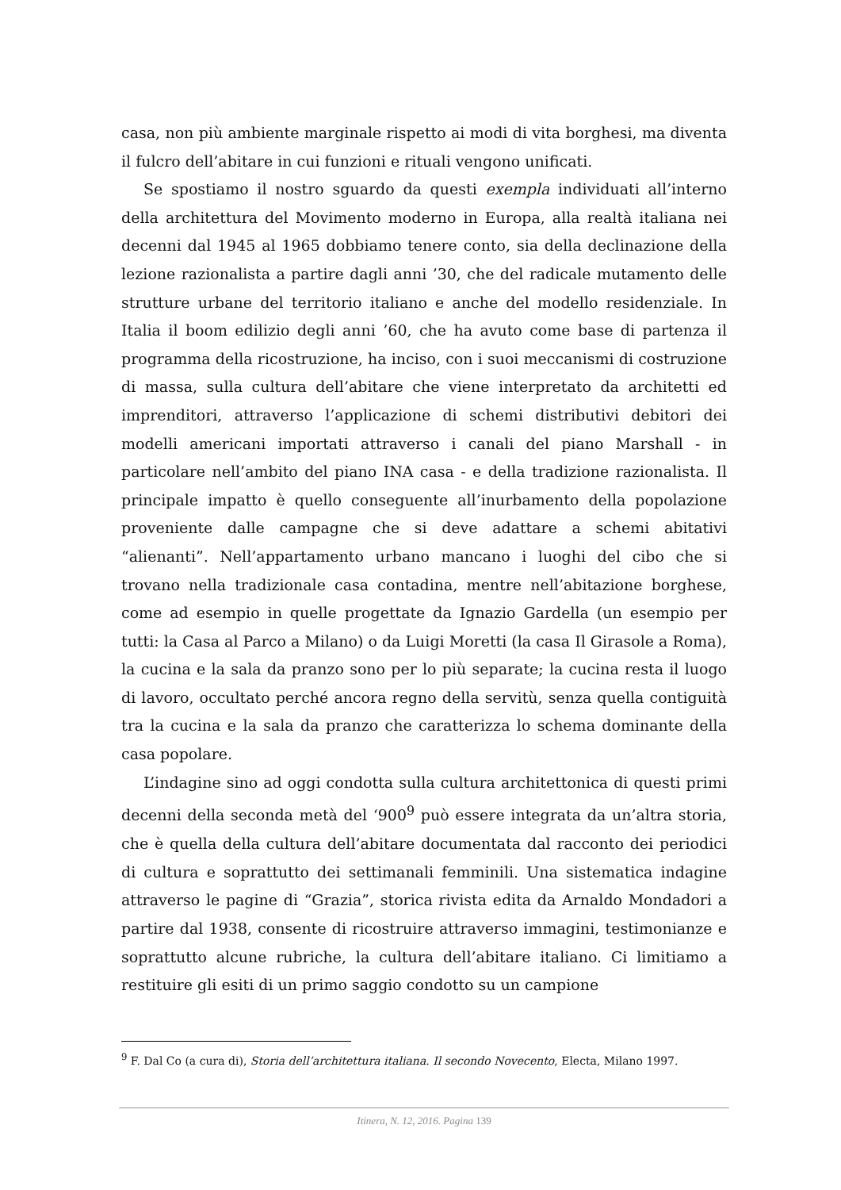casa, non più ambiente marginale rispetto ai modi di vita borghesi, ma diventa il fulcro dell’abitare in cui funzioni e rituali vengono unificati.
Se spostiamo il nostro sguardo da questi exempla individuati all’interno della architettura del Movimento moderno in Europa, alla realtà italiana nei decenni dal 1945 al 1965 dobbiamo tenere conto, sia della declinazione della lezione razionalista a partire dagli anni ’30, che del radicale mutamento delle strutture urbane del territorio italiano e anche del modello residenziale. In Italia il boom edilizio degli anni ’60, che ha avuto come base di partenza il programma della ricostruzione, ha inciso, con i suoi meccanismi di costruzione di massa, sulla cultura dell’abitare che viene interpretato da architetti ed imprenditori, attraverso l’applicazione di schemi distributivi debitori dei modelli americani importati attraverso i canali del piano Marshall - in particolare nell’ambito del piano INA casa - e della tradizione razionalista. Il principale impatto è quello conseguente all’inurbamento della popolazione proveniente dalle campagne che si deve adattare a schemi abitativi “alienanti”. Nell’appartamento urbano mancano i luoghi del cibo che si trovano nella tradizionale casa contadina, mentre nell’abitazione borghese, come ad esempio in quelle progettate da Ignazio Gardella (un esempio per tutti: la Casa al Parco a Milano) o da Luigi Moretti (la casa Il Girasole a Roma), la cucina e la sala da pranzo sono per lo più separate; la cucina resta il luogo di lavoro, occultato perché ancora regno della servitù, senza quella contiguità tra la cucina e la sala da pranzo che caratterizza lo schema dominante della casa popolare.
L’indagine sino ad oggi condotta sulla cultura architettonica di questi primi decenni della seconda metà del ‘900<sup>9</sup> può essere integrata da un’altra storia, che è quella della cultura dell’abitare documentata dal racconto dei periodici di cultura e soprattutto dei settimanali femminili. Una sistematica indagine attraverso le pagine di “Grazia”, storica rivista edita da Arnaldo Mondadori a partire dal 1938, consente di ricostruire attraverso immagini, testimonianze e soprattutto alcune rubriche, la cultura dell’abitare italiano. Ci limitiamo a restituire gli esiti di un primo saggio condotto su un campione
<sup>9</sup> F. Dal Co (a cura di), Storia dell’architettura italiana. Il secondo Novecento, Electa, Milano 1997.
Itinera, N. 12, 2016. Pagina 139